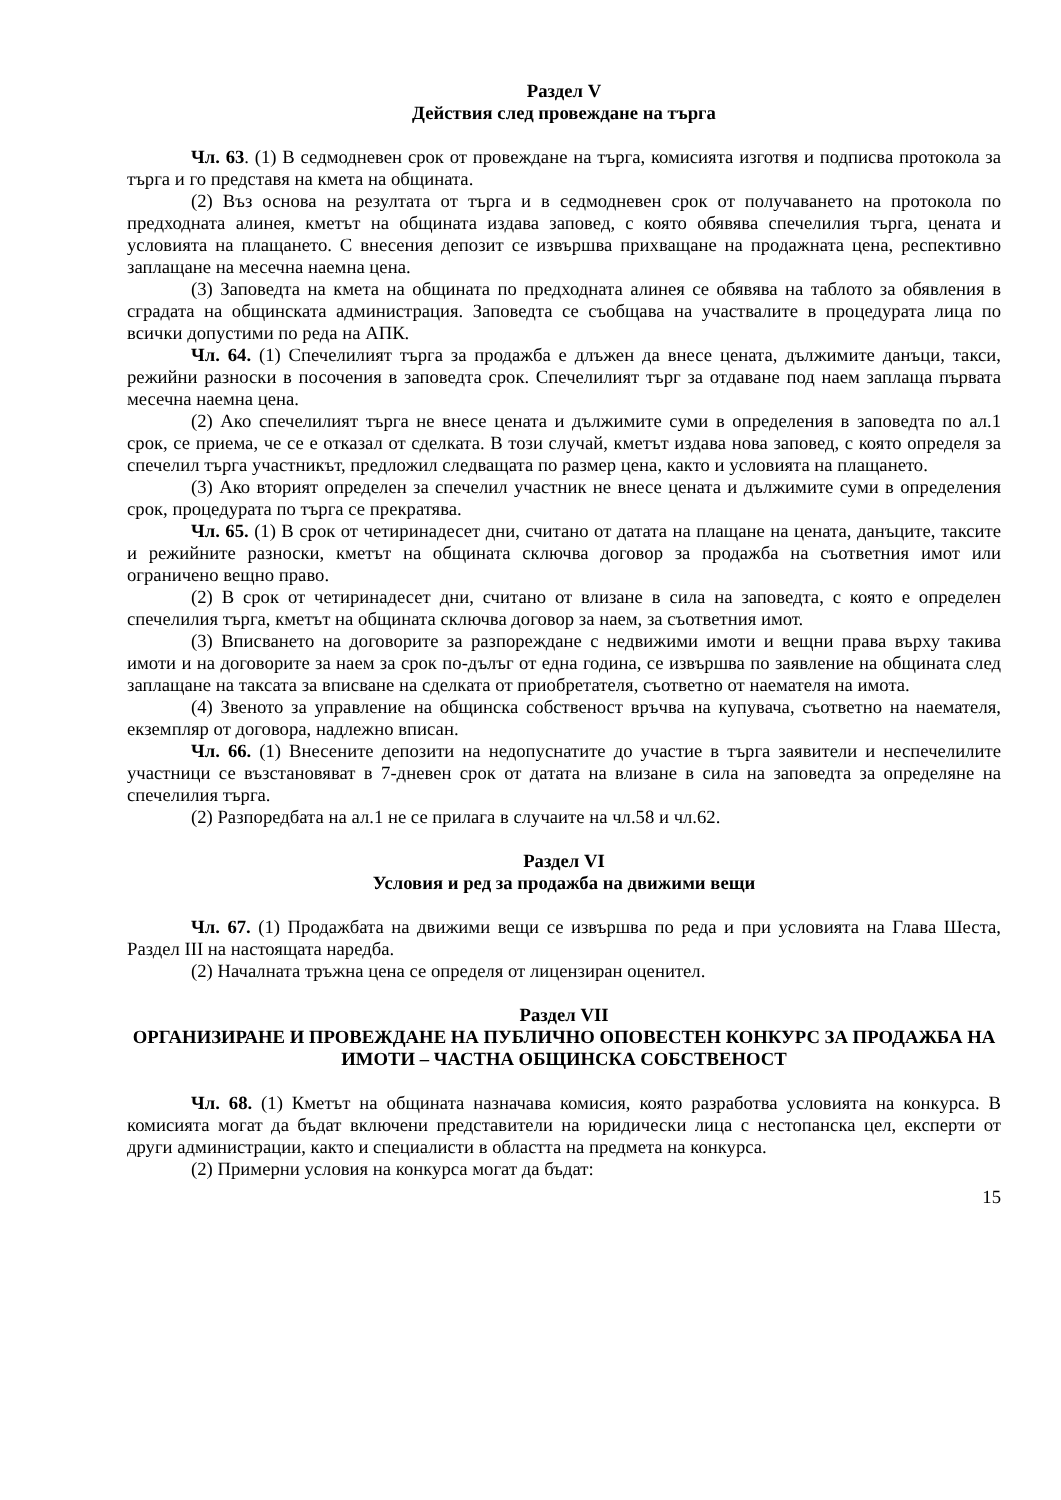Раздел V
Действия след провеждане на търга
Чл. 63. (1) В седмодневен срок от провеждане на търга, комисията изготвя и подписва протокола за търга и го представя на кмета на общината.
(2) Въз основа на резултата от търга и в седмодневен срок от получаването на протокола по предходната алинея, кметът на общината издава заповед, с която обявява спечелилия търга, цената и условията на плащането. С внесения депозит се извършва прихващане на продажната цена, респективно заплащане на месечна наемна цена.
(3) Заповедта на кмета на общината по предходната алинея се обявява на таблото за обявления в сградата на общинската администрация. Заповедта се съобщава на участвалите в процедурата лица по всички допустими по реда на АПК.
Чл. 64. (1) Спечелилият търга за продажба е длъжен да внесе цената, дължимите данъци, такси, режийни разноски в посочения в заповедта срок. Спечелилият търг за отдаване под наем заплаща първата месечна наемна цена.
(2) Ако спечелилият търга не внесе цената и дължимите суми в определения в заповедта по ал.1 срок, се приема, че се е отказал от сделката. В този случай, кметът издава нова заповед, с която определя за спечелил търга участникът, предложил следващата по размер цена, както и условията на плащането.
(3) Ако вторият определен за спечелил участник не внесе цената и дължимите суми в определения срок, процедурата по търга се прекратява.
Чл. 65. (1) В срок от четиринадесет дни, считано от датата на плащане на цената, данъците, таксите и режийните разноски, кметът на общината сключва договор за продажба на съответния имот или ограничено вещно право.
(2) В срок от четиринадесет дни, считано от влизане в сила на заповедта, с която е определен спечелилия търга, кметът на общината сключва договор за наем, за съответния имот.
(3) Вписването на договорите за разпореждане с недвижими имоти и вещни права върху такива имоти и на договорите за наем за срок по-дълъг от една година, се извършва по заявление на общината след заплащане на таксата за вписване на сделката от приобретателя, съответно от наемателя на имота.
(4) Звеното за управление на общинска собственост връчва на купувача, съответно на наемателя, екземпляр от договора, надлежно вписан.
Чл. 66. (1) Внесените депозити на недопуснатите до участие в търга заявители и неспечелилите участници се възстановяват в 7-дневен срок от датата на влизане в сила на заповедта за определяне на спечелилия търга.
(2) Разпоредбата на ал.1 не се прилага в случаите на чл.58 и чл.62.
Раздел VI
Условия и ред за продажба на движими вещи
Чл. 67. (1) Продажбата на движими вещи се извършва по реда и при условията на Глава Шеста, Раздел III на настоящата наредба.
(2) Началната тръжна цена се определя от лицензиран оценител.
Раздел VII
ОРГАНИЗИРАНЕ И ПРОВЕЖДАНЕ НА ПУБЛИЧНО ОПОВЕСТЕН КОНКУРС ЗА ПРОДАЖБА НА ИМОТИ – ЧАСТНА ОБЩИНСКА СОБСТВЕНОСТ
Чл. 68. (1) Кметът на общината назначава комисия, която разработва условията на конкурса. В комисията могат да бъдат включени представители на юридически лица с нестопанска цел, експерти от други администрации, както и специалисти в областта на предмета на конкурса.
(2) Примерни условия на конкурса могат да бъдат:
15